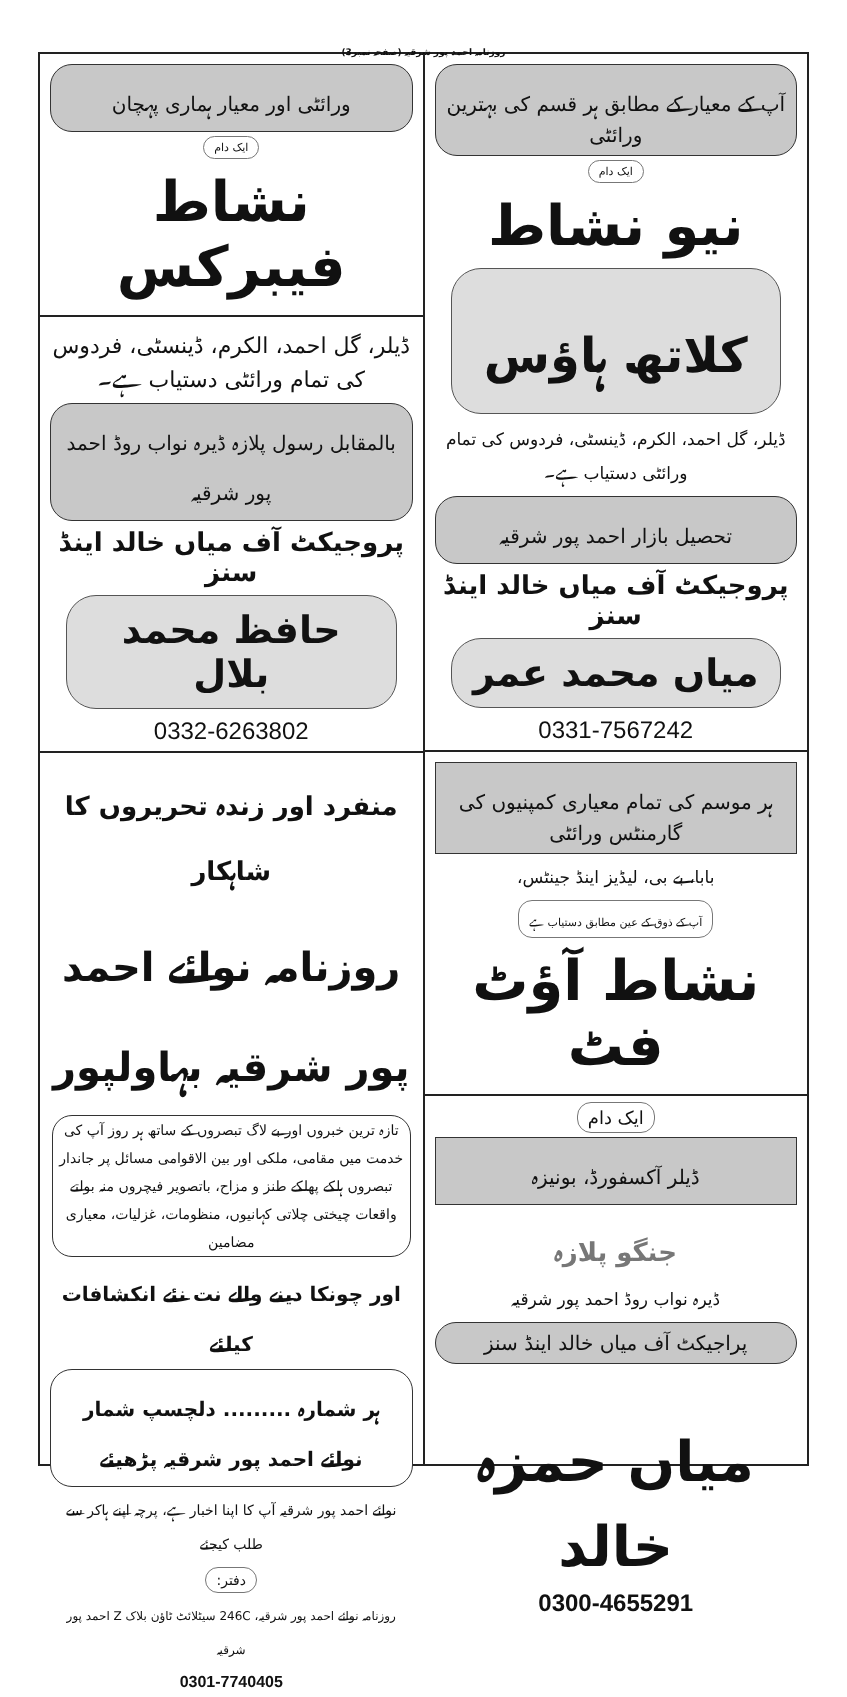روزنامہ احمد پور شرقیہ (صفحہ نمبر3)
آپ کے معیار کے مطابق ہر قسم کی بہترین ورائٹی
ایک دام
نیو نشاط
کلاتھ ہاؤس
ڈیلر، گل احمد، الکرم، ڈینسٹی، فردوس کی تمام ورائٹی دستیاب ہے۔
تحصیل بازار احمد پور شرقیہ
پروجیکٹ آف میاں خالد اینڈ سنز
میاں محمد عمر
0331-7567242
ہر موسم کی تمام معیاری کمپنیوں کی گارمنٹس ورائٹی
بابا، بے بی، لیڈیز اینڈ جینٹس،
آپ کے ذوق کے عین مطابق دستیاب ہے
نشاط آؤٹ فٹ
ایک دام
ڈیلر آکسفورڈ، بونیزہ
جنگو پلازہ
ڈیرہ نواب روڈ احمد پور شرقیہ
پراجیکٹ آف میاں خالد اینڈ سنز
میاں حمزہ خالد
0300-4655291
ورائٹی اور معیار ہماری پہچان
ایک دام
نشاط فیبرکس
ڈیلر، گل احمد، الکرم، ڈینسٹی، فردوس کی تمام ورائٹی دستیاب ہے۔
بالمقابل رسول پلازہ ڈیرہ نواب روڈ احمد پور شرقیہ
پروجیکٹ آف میاں خالد اینڈ سنز
حافظ محمد بلال
0332-6263802
منفرد اور زندہ تحریروں کا شاہکار
روزنامہ نوائے احمد پور شرقیہ بہاولپور
تازہ ترین خبروں اور بے لاگ تبصروں کے ساتھ ہر روز آپ کی خدمت میں مقامی، ملکی اور بین الاقوامی مسائل پر جاندار تبصروں ہلکے پھلکے طنز و مزاح، باتصویر فیچروں منہ بولتے واقعات چیختی چلاتی کہانیوں، منظومات، غزلیات، معیاری مضامین
اور چونکا دینے والے نت نئے انکشافات کیلئے
ہر شمارہ ......... دلچسپ شمار
نوائے احمد پور شرقیہ پڑھیئے
نوائے احمد پور شرقیہ آپ کا اپنا اخبار ہے، پرچہ اپنے ہاکر سے طلب کیجئے
دفتر:
روزنامہ نوائے احمد پور شرقیہ، 246C سیٹلائٹ ٹاؤن بلاک Z احمد پور شرقیہ
0301-7740405